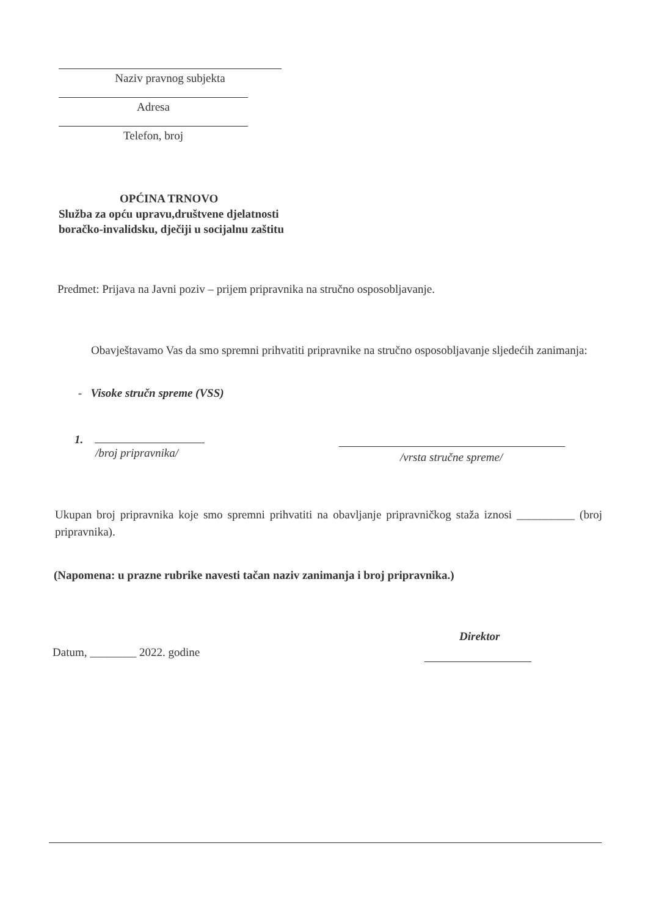Naziv pravnog subjekta
Adresa
Telefon, broj
OPĆINA TRNOVO
Služba za opću upravu,društvene djelatnosti
boračko-invalidsku, dječiji u socijalnu zaštitu
Predmet: Prijava na Javni poziv – prijem pripravnika na stručno osposobljavanje.
Obavještavamo Vas da smo spremni prihvatiti pripravnike na stručno osposobljavanje sljedećih zanimanja:
- Visoke stručn spreme (VSS)
1.
/broj pripravnika/
/vrsta stručne spreme/
Ukupan broj pripravnika koje smo spremni prihvatiti na obavljanje pripravničkog staža iznosi __________ (broj pripravnika).
(Napomena: u prazne rubrike navesti tačan naziv zanimanja i broj pripravnika.)
Direktor
Datum, ________ 2022. godine